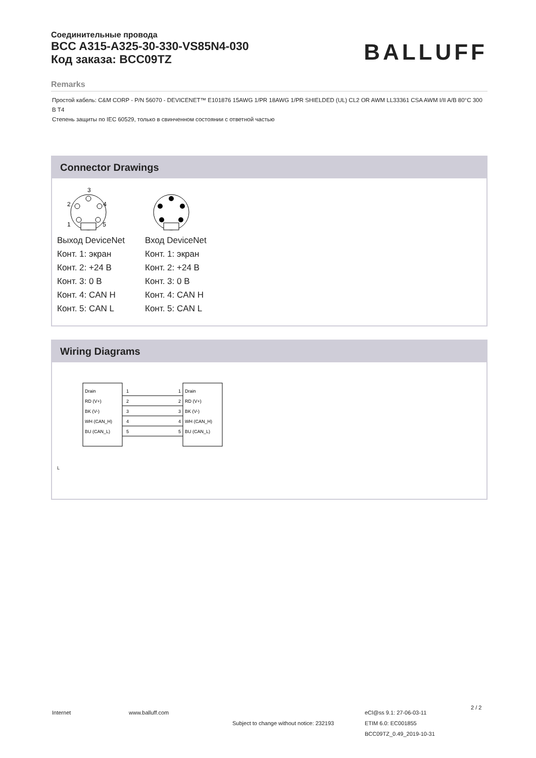Соединительные провода
BCC A315-A325-30-330-VS85N4-030
Код заказа: BCC09TZ
BALLUFF
Remarks
Простой кабель: C&M CORP - P/N 56070 - DEVICENET™ E101876 15AWG 1/PR 18AWG 1/PR SHIELDED (UL) CL2 OR AWM LL33361 CSA AWM I/II A/B 80°C 300 В T4
Степень защиты по IEC 60529, только в свинченном состоянии с ответной частью
Connector Drawings
3
2
4
1
5
Выход DeviceNet
Конт. 1: экран
Конт. 2: +24 В
Конт. 3: 0 В
Конт. 4: CAN H
Конт. 5: CAN L
Вход DeviceNet
Конт. 1: экран
Конт. 2: +24 В
Конт. 3: 0 В
Конт. 4: CAN H
Конт. 5: CAN L
Wiring Diagrams
Drain
RD (V+)
BK (V-)
WH (CAN_H)
BU (CAN_L)
1
2
3
4
5
1
2
3
4
5
Drain
RD (V+)
BK (V-)
WH (CAN_H)
BU (CAN_L)
L
Internet www.balluff.com
Subject to change without notice: 232193
eCl@ss 9.1: 27-06-03-11
ETIM 6.0: EC001855
BCC09TZ_0.49_2019-10-31
2 / 2